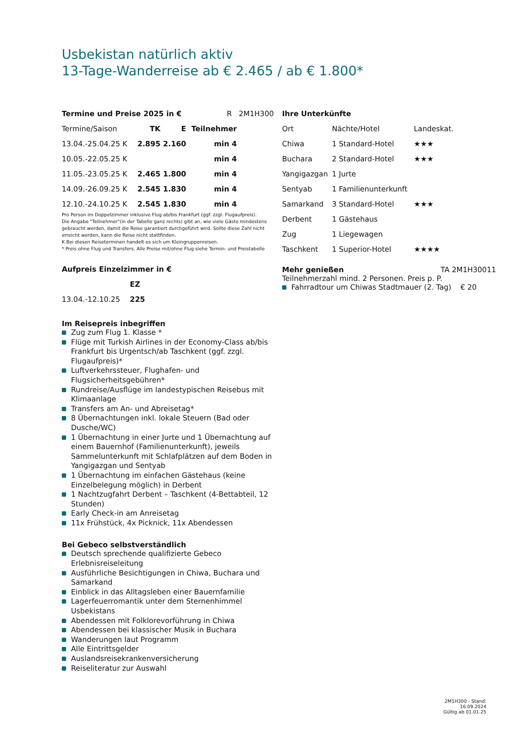Usbekistan natürlich aktiv
13-Tage-Wanderreise ab € 2.465 / ab € 1.800*
Termine und Preise 2025 in € R 2M1H300
| Termine/Saison | TK | E | Teilnehmer |
| 13.04.-25.04.25 K | 2.895 | 2.160 | min 4 |
| 10.05.-22.05.25 K | | | min 4 |
| 11.05.-23.05.25 K | 2.465 | 1.800 | min 4 |
| 14.09.-26.09.25 K | 2.545 | 1.830 | min 4 |
| 12.10.-24.10.25 K | 2.545 | 1.830 | min 4 |
Pro Person im Doppelzimmer inklusive Flug ab/bis Frankfurt (ggf. zzgl. Flugaufpreis).
Die Angabe "Teilnehmer"(in der Tabelle ganz rechts) gibt an, wie viele Gäste mindestens gebraucht werden, damit die Reise garantiert durchgeführt wird. Sollte diese Zahl nicht erreicht werden, kann die Reise nicht stattfinden.
K Bei diesen Reiseterminen handelt es sich um Kleingruppenreisen.
* Preis ohne Flug und Transfers. Alle Preise mit/ohne Flug siehe Termin- und Preistabelle
Aufpreis Einzelzimmer in €
| | EZ |
| 13.04.-12.10.25 | 225 |
Im Reisepreis inbegriffen
Zug zum Flug 1. Klasse *
Flüge mit Turkish Airlines in der Economy-Class ab/bis Frankfurt bis Urgentsch/ab Taschkent (ggf. zzgl. Flugaufpreis)*
Luftverkehrssteuer, Flughafen- und Flugsicherheitsgebühren*
Rundreise/Ausflüge im landestypischen Reisebus mit Klimaanlage
Transfers am An- und Abreisetag*
8 Übernachtungen inkl. lokale Steuern (Bad oder Dusche/WC)
1 Übernachtung in einer Jurte und 1 Übernachtung auf einem Bauernhof (Familienunterkunft), jeweils Sammelunterkunft mit Schlafplätzen auf dem Boden in Yangigazgan und Sentyab
1 Übernachtung im einfachen Gästehaus (keine Einzelbelegung möglich) in Derbent
1 Nachtzugfahrt Derbent – Taschkent (4-Bettabteil, 12 Stunden)
Early Check-in am Anreisetag
11x Frühstück, 4x Picknick, 11x Abendessen
Bei Gebeco selbstverständlich
Deutsch sprechende qualifizierte Gebeco Erlebnisreiseleitung
Ausführliche Besichtigungen in Chiwa, Buchara und Samarkand
Einblick in das Alltagsleben einer Bauernfamilie
Lagerfeuerromantik unter dem Sternenhimmel Usbekistans
Abendessen mit Folklorevorführung in Chiwa
Abendessen bei klassischer Musik in Buchara
Wanderungen laut Programm
Alle Eintrittsgelder
Auslandsreisekrankenversicherung
Reiseliteratur zur Auswahl
Ihre Unterkünfte
| Ort | Nächte/Hotel | Landeskat. |
| Chiwa | 1 Standard-Hotel | ★★★ |
| Buchara | 2 Standard-Hotel | ★★★ |
| Yangigazgan | 1 Jurte | |
| Sentyab | 1 Familienunterkunft | |
| Samarkand | 3 Standard-Hotel | ★★★ |
| Derbent | 1 Gästehaus | |
| Zug | 1 Liegewagen | |
| Taschkent | 1 Superior-Hotel | ★★★★ |
Mehr genießen TA 2M1H30011
Teilnehmerzahl mind. 2 Personen. Preis p. P.
Fahrradtour um Chiwas Stadtmauer (2. Tag) € 20
2M1H300 - Stand: 16.09.2024
Gültig ab 01.01.25